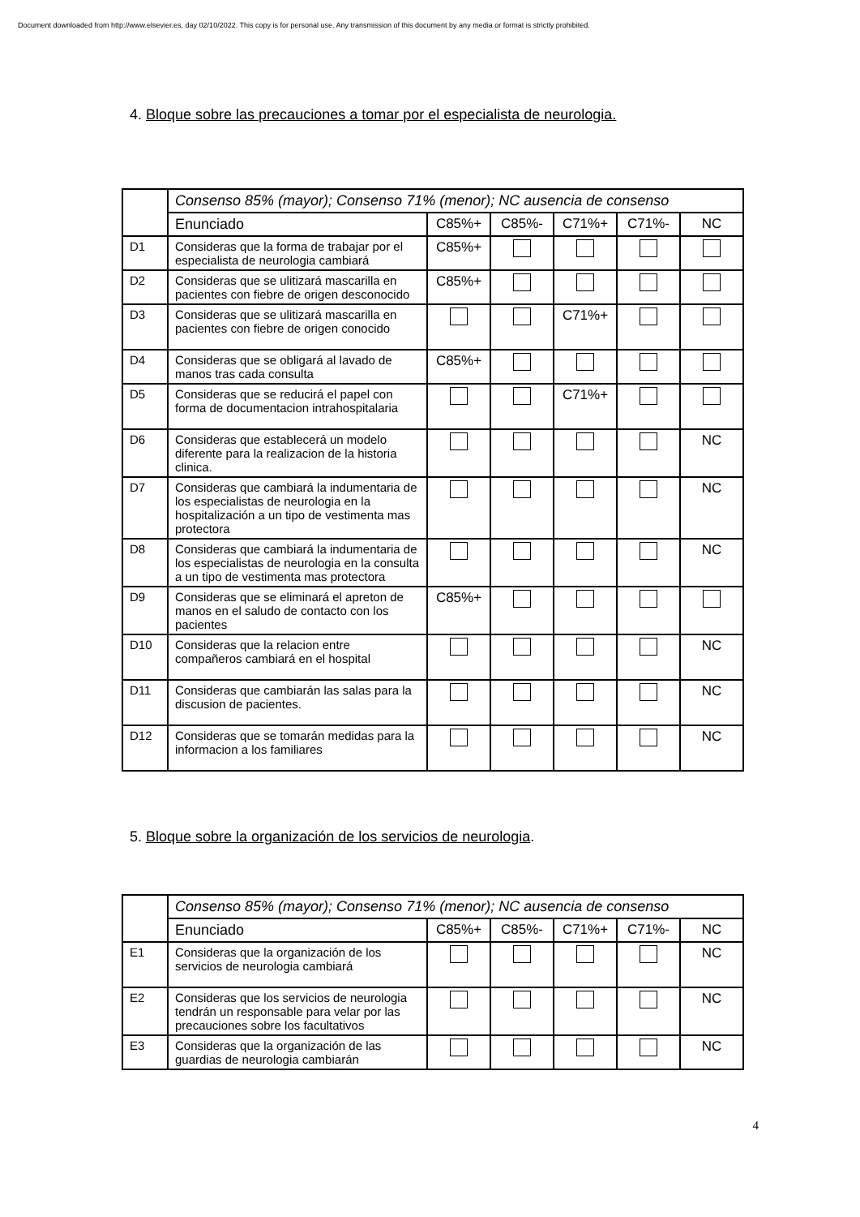Document downloaded from http://www.elsevier.es, day 02/10/2022. This copy is for personal use. Any transmission of this document by any media or format is strictly prohibited.
4. Bloque sobre las precauciones a tomar por el especialista de neurologia.
| | Consenso 85% (mayor); Consenso 71% (menor); NC ausencia de consenso | | | | | |
| | Enunciado | C85%+ | C85%- | C71%+ | C71%- | NC |
| D1 | Consideras que la forma de trabajar por el especialista de neurologia cambiará | C85%+ | | | | |
| D2 | Consideras que se ulitizará mascarilla en pacientes con fiebre de origen desconocido | C85%+ | | | | |
| D3 | Consideras que se ulitizará mascarilla en pacientes con fiebre de origen conocido | | | C71%+ | | |
| D4 | Consideras que se obligará al lavado de manos tras cada consulta | C85%+ | | | | |
| D5 | Consideras que se reducirá el papel con forma de documentacion intrahospitalaria | | | C71%+ | | |
| D6 | Consideras que establecerá un modelo diferente para la realizacion de la historia clinica. | | | | | NC |
| D7 | Consideras que cambiará la indumentaria de los especialistas de neurologia en la hospitalización a un tipo de vestimenta mas protectora | | | | | NC |
| D8 | Consideras que cambiará la indumentaria de los especialistas de neurologia en la consulta a un tipo de vestimenta mas protectora | | | | | NC |
| D9 | Consideras que se eliminará el apreton de manos en el saludo de contacto con los pacientes | C85%+ | | | | |
| D10 | Consideras que la relacion entre compañeros cambiará en el hospital | | | | | NC |
| D11 | Consideras que cambiarán las salas para la discusion de pacientes. | | | | | NC |
| D12 | Consideras que se tomarán medidas para la informacion a los familiares | | | | | NC |
5. Bloque sobre la organización de los servicios de neurologia.
| | Consenso 85% (mayor); Consenso 71% (menor); NC ausencia de consenso | | | | | |
| | Enunciado | C85%+ | C85%- | C71%+ | C71%- | NC |
| E1 | Consideras que la organización de los servicios de neurologia cambiará | | | | | NC |
| E2 | Consideras que los servicios de neurologia tendrán un responsable para velar por las precauciones sobre los facultativos | | | | | NC |
| E3 | Consideras que la organización de las guardias de neurologia cambiarán | | | | | NC |
4